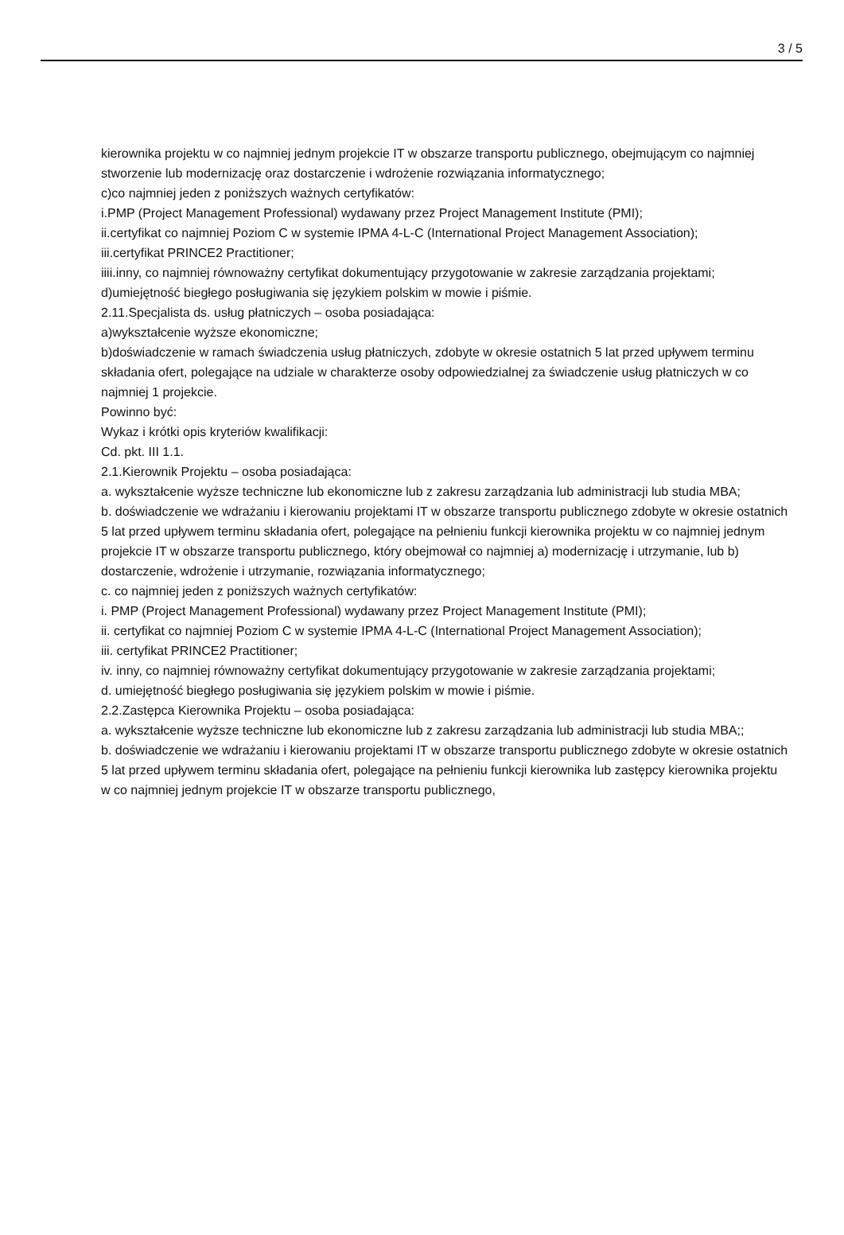3 / 5
kierownika projektu w co najmniej jednym projekcie IT w obszarze transportu publicznego, obejmującym co najmniej stworzenie lub modernizację oraz dostarczenie i wdrożenie rozwiązania informatycznego;
c)co najmniej jeden z poniższych ważnych certyfikatów:
i.PMP (Project Management Professional) wydawany przez Project Management Institute (PMI);
ii.certyfikat co najmniej Poziom C w systemie IPMA 4-L-C (International Project Management Association);
iii.certyfikat PRINCE2 Practitioner;
iiii.inny, co najmniej równoważny certyfikat dokumentujący przygotowanie w zakresie zarządzania projektami;
d)umiejętność biegłego posługiwania się językiem polskim w mowie i piśmie.
2.11.Specjalista ds. usług płatniczych – osoba posiadająca:
a)wykształcenie wyższe ekonomiczne;
b)doświadczenie w ramach świadczenia usług płatniczych, zdobyte w okresie ostatnich 5 lat przed upływem terminu składania ofert, polegające na udziale w charakterze osoby odpowiedzialnej za świadczenie usług płatniczych w co najmniej 1 projekcie.
Powinno być:
Wykaz i krótki opis kryteriów kwalifikacji:
Cd. pkt. III 1.1.
2.1.Kierownik Projektu – osoba posiadająca:
a. wykształcenie wyższe techniczne lub ekonomiczne lub z zakresu zarządzania lub administracji lub studia MBA;
b. doświadczenie we wdrażaniu i kierowaniu projektami IT w obszarze transportu publicznego zdobyte w okresie ostatnich 5 lat przed upływem terminu składania ofert, polegające na pełnieniu funkcji kierownika projektu w co najmniej jednym projekcie IT w obszarze transportu publicznego, który obejmował co najmniej a) modernizację i utrzymanie, lub b) dostarczenie, wdrożenie i utrzymanie, rozwiązania informatycznego;
c. co najmniej jeden z poniższych ważnych certyfikatów:
i. PMP (Project Management Professional) wydawany przez Project Management Institute (PMI);
ii. certyfikat co najmniej Poziom C w systemie IPMA 4-L-C (International Project Management Association);
iii. certyfikat PRINCE2 Practitioner;
iv. inny, co najmniej równoważny certyfikat dokumentujący przygotowanie w zakresie zarządzania projektami;
d. umiejętność biegłego posługiwania się językiem polskim w mowie i piśmie.
2.2.Zastępca Kierownika Projektu – osoba posiadająca:
a. wykształcenie wyższe techniczne lub ekonomiczne lub z zakresu zarządzania lub administracji lub studia MBA;;
b. doświadczenie we wdrażaniu i kierowaniu projektami IT w obszarze transportu publicznego zdobyte w okresie ostatnich 5 lat przed upływem terminu składania ofert, polegające na pełnieniu funkcji kierownika lub zastępcy kierownika projektu w co najmniej jednym projekcie IT w obszarze transportu publicznego,